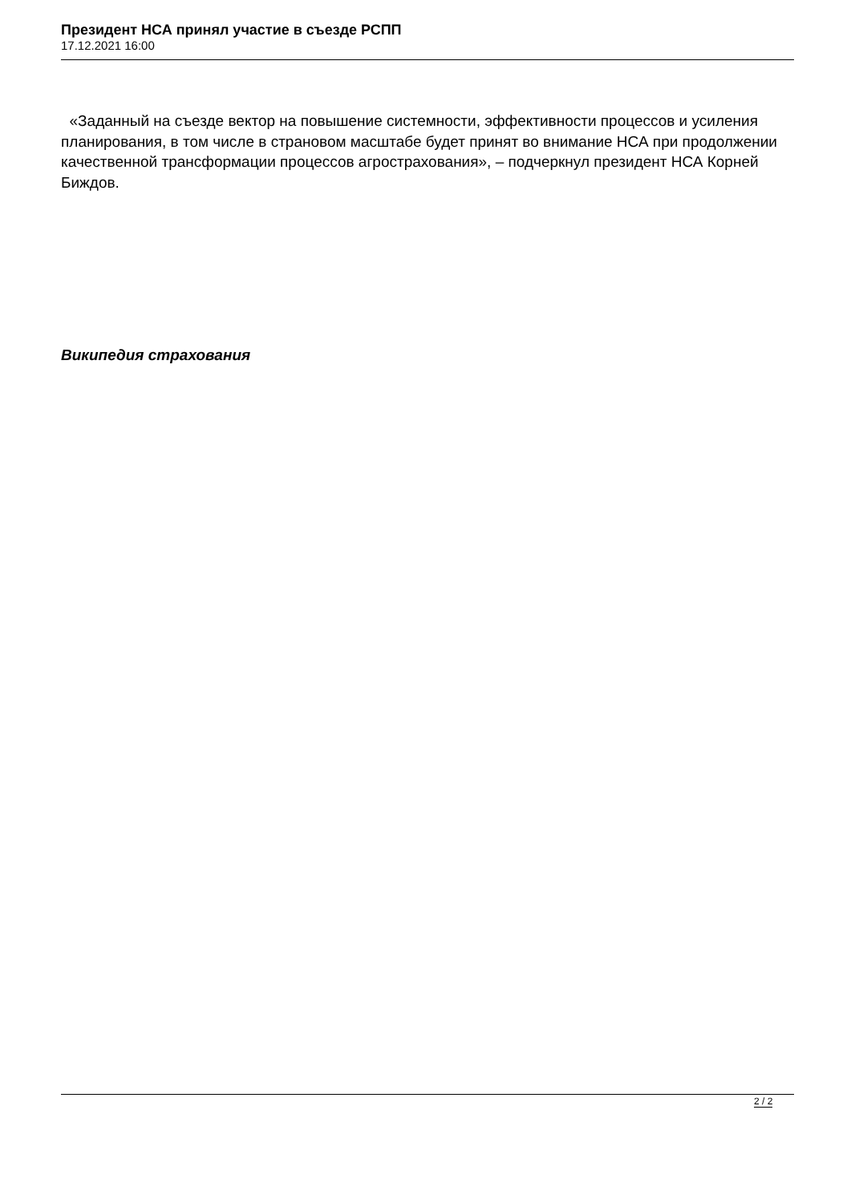Президент НСА принял участие в съезде РСПП
17.12.2021 16:00
«Заданный на съезде вектор на повышение системности, эффективности процессов и усиления планирования, в том числе в страновом масштабе будет принят во внимание НСА при продолжении качественной трансформации процессов агрострахования», – подчеркнул президент НСА Корней Биждов.
Википедия страхования
2 / 2